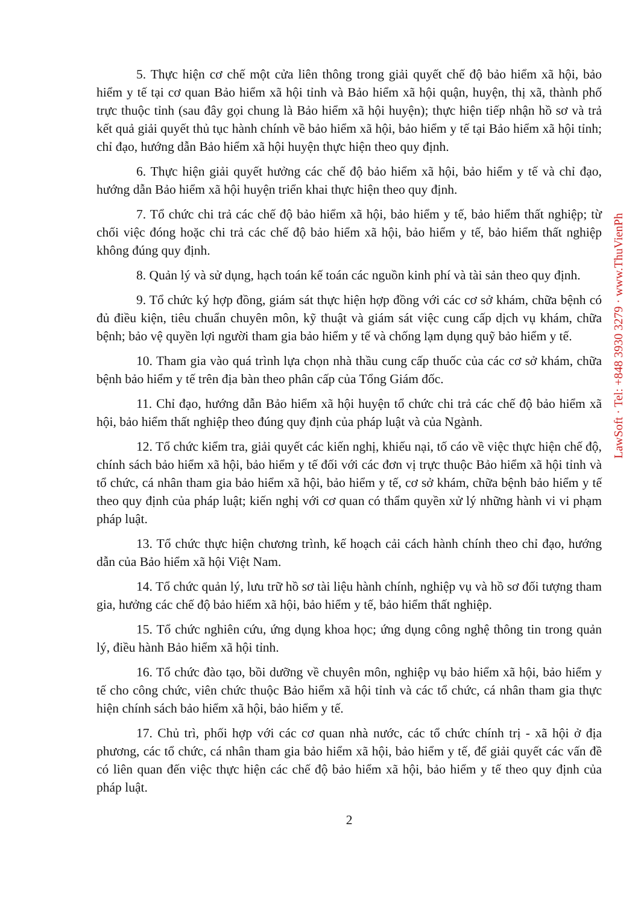LawSoft · Tel: +848 3930 3279 · www.ThuVienPh
5. Thực hiện cơ chế một cửa liên thông trong giải quyết chế độ bảo hiểm xã hội, bảo hiểm y tế tại cơ quan Bảo hiểm xã hội tỉnh và Bảo hiểm xã hội quận, huyện, thị xã, thành phố trực thuộc tỉnh (sau đây gọi chung là Bảo hiểm xã hội huyện); thực hiện tiếp nhận hồ sơ và trả kết quả giải quyết thủ tục hành chính về bảo hiểm xã hội, bảo hiểm y tế tại Bảo hiểm xã hội tỉnh; chỉ đạo, hướng dẫn Bảo hiểm xã hội huyện thực hiện theo quy định.
6. Thực hiện giải quyết hưởng các chế độ bảo hiểm xã hội, bảo hiểm y tế và chỉ đạo, hướng dẫn Bảo hiểm xã hội huyện triển khai thực hiện theo quy định.
7. Tổ chức chi trả các chế độ bảo hiểm xã hội, bảo hiểm y tế, bảo hiểm thất nghiệp; từ chối việc đóng hoặc chi trả các chế độ bảo hiểm xã hội, bảo hiểm y tế, bảo hiểm thất nghiệp không đúng quy định.
8. Quản lý và sử dụng, hạch toán kế toán các nguồn kinh phí và tài sản theo quy định.
9. Tổ chức ký hợp đồng, giám sát thực hiện hợp đồng với các cơ sở khám, chữa bệnh có đủ điều kiện, tiêu chuẩn chuyên môn, kỹ thuật và giám sát việc cung cấp dịch vụ khám, chữa bệnh; bảo vệ quyền lợi người tham gia bảo hiểm y tế và chống lạm dụng quỹ bảo hiểm y tế.
10. Tham gia vào quá trình lựa chọn nhà thầu cung cấp thuốc của các cơ sở khám, chữa bệnh bảo hiểm y tế trên địa bàn theo phân cấp của Tổng Giám đốc.
11. Chỉ đạo, hướng dẫn Bảo hiểm xã hội huyện tổ chức chi trả các chế độ bảo hiểm xã hội, bảo hiểm thất nghiệp theo đúng quy định của pháp luật và của Ngành.
12. Tổ chức kiểm tra, giải quyết các kiến nghị, khiếu nại, tố cáo về việc thực hiện chế độ, chính sách bảo hiểm xã hội, bảo hiểm y tế đối với các đơn vị trực thuộc Bảo hiểm xã hội tỉnh và tổ chức, cá nhân tham gia bảo hiểm xã hội, bảo hiểm y tế, cơ sở khám, chữa bệnh bảo hiểm y tế theo quy định của pháp luật; kiến nghị với cơ quan có thẩm quyền xử lý những hành vi vi phạm pháp luật.
13. Tổ chức thực hiện chương trình, kế hoạch cải cách hành chính theo chỉ đạo, hướng dẫn của Bảo hiểm xã hội Việt Nam.
14. Tổ chức quản lý, lưu trữ hồ sơ tài liệu hành chính, nghiệp vụ và hồ sơ đối tượng tham gia, hưởng các chế độ bảo hiểm xã hội, bảo hiểm y tế, bảo hiểm thất nghiệp.
15. Tổ chức nghiên cứu, ứng dụng khoa học; ứng dụng công nghệ thông tin trong quản lý, điều hành Bảo hiểm xã hội tỉnh.
16. Tổ chức đào tạo, bồi dưỡng về chuyên môn, nghiệp vụ bảo hiểm xã hội, bảo hiểm y tế cho công chức, viên chức thuộc Bảo hiểm xã hội tỉnh và các tổ chức, cá nhân tham gia thực hiện chính sách bảo hiểm xã hội, bảo hiểm y tế.
17. Chủ trì, phối hợp với các cơ quan nhà nước, các tổ chức chính trị - xã hội ở địa phương, các tổ chức, cá nhân tham gia bảo hiểm xã hội, bảo hiểm y tế, để giải quyết các vấn đề có liên quan đến việc thực hiện các chế độ bảo hiểm xã hội, bảo hiểm y tế theo quy định của pháp luật.
2